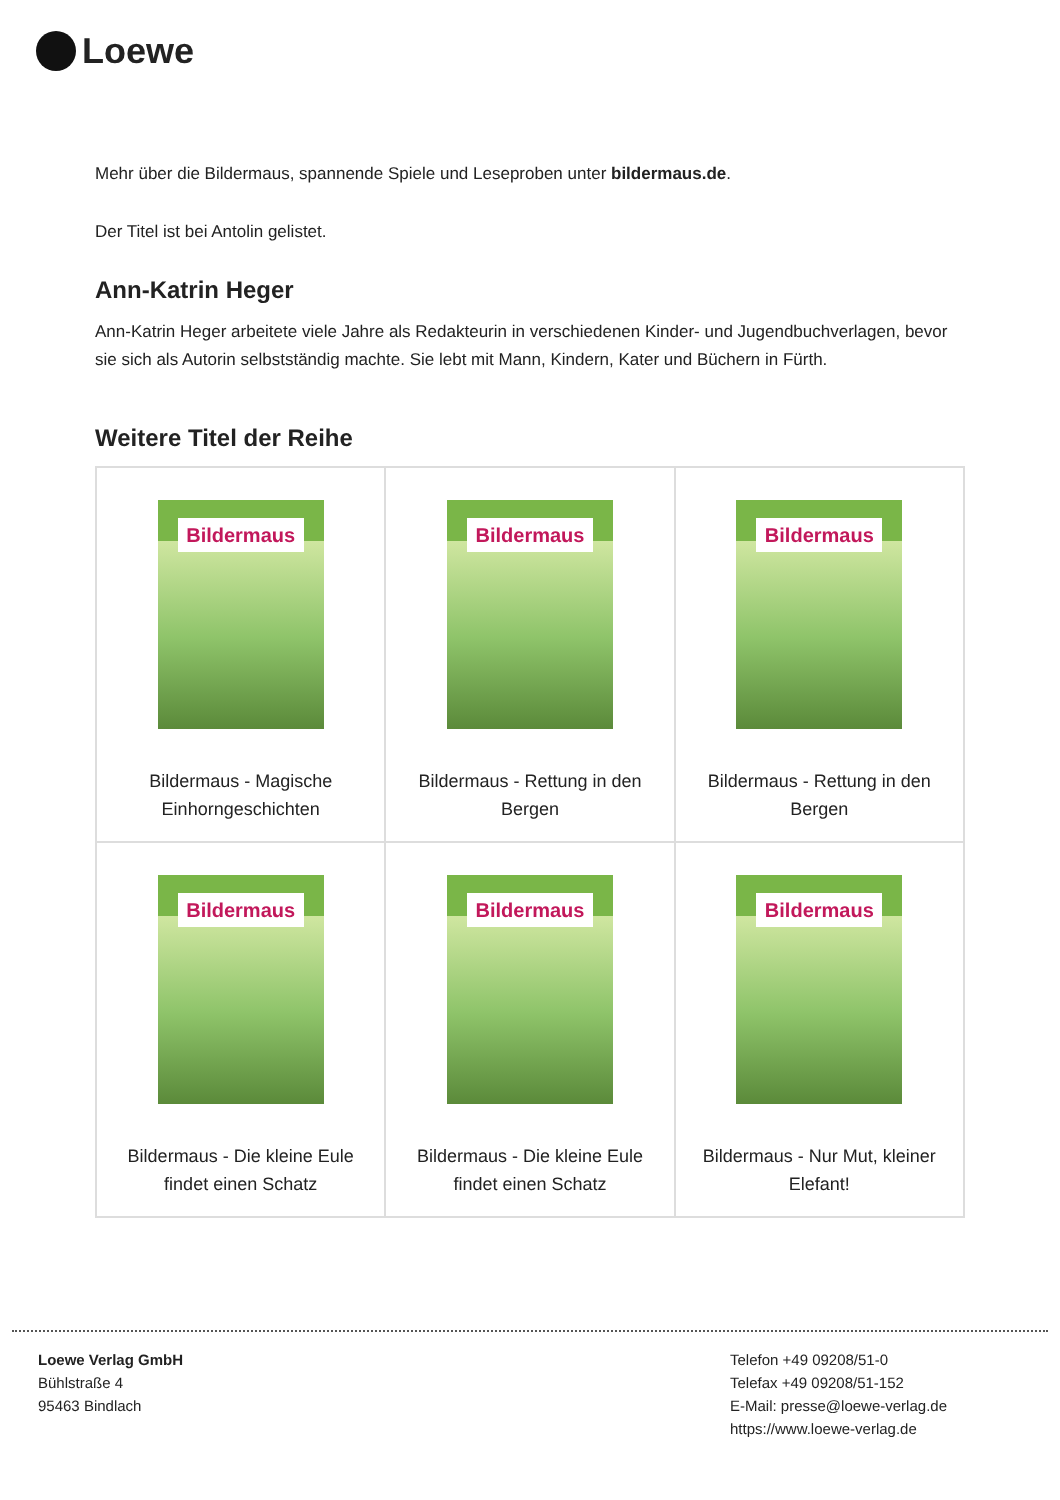Loewe
Mehr über die Bildermaus, spannende Spiele und Leseproben unter bildermaus.de.
Der Titel ist bei Antolin gelistet.
Ann-Katrin Heger
Ann-Katrin Heger arbeitete viele Jahre als Redakteurin in verschiedenen Kinder- und Jugendbuchverlagen, bevor sie sich als Autorin selbstständig machte. Sie lebt mit Mann, Kindern, Kater und Büchern in Fürth.
Weitere Titel der Reihe
| Bildermaus Bildermaus - Magische Einhorngeschichten | Bildermaus Bildermaus - Rettung in den Bergen | Bildermaus Bildermaus - Rettung in den Bergen |
| Bildermaus Bildermaus - Die kleine Eule findet einen Schatz | Bildermaus Bildermaus - Die kleine Eule findet einen Schatz | Bildermaus Bildermaus - Nur Mut, kleiner Elefant! |
Loewe Verlag GmbH
Bühlstraße 4
95463 Bindlach
Telefon +49 09208/51-0
Telefax +49 09208/51-152
E-Mail: presse@loewe-verlag.de
https://www.loewe-verlag.de